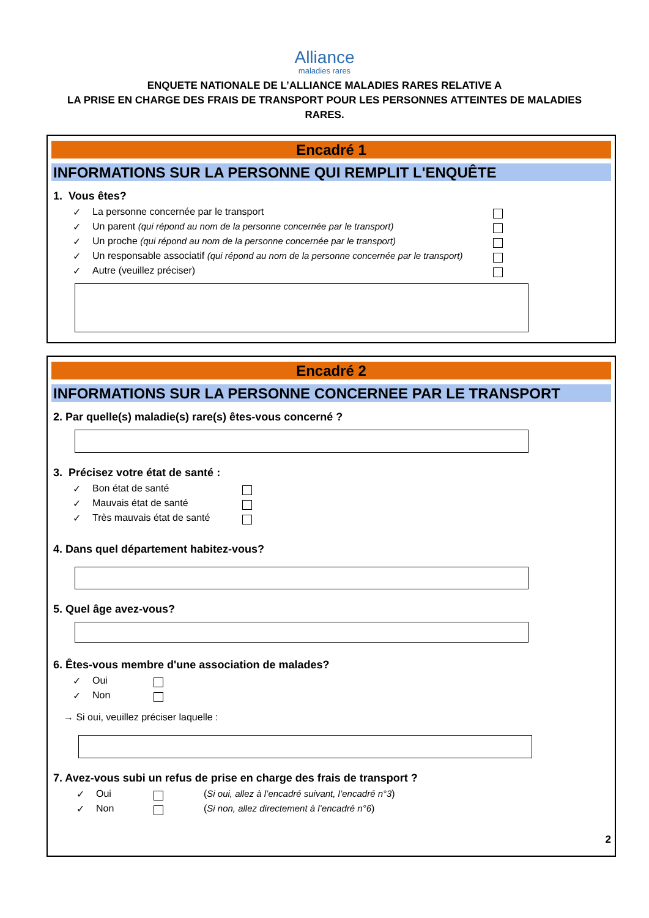Alliance
maladies rares
ENQUETE NATIONALE DE L’ALLIANCE MALADIES RARES RELATIVE A
LA PRISE EN CHARGE DES FRAIS DE TRANSPORT POUR LES PERSONNES ATTEINTES DE MALADIES
RARES.
Encadré 1
INFORMATIONS SUR LA PERSONNE QUI REMPLIT L'ENQUÊTE
1. Vous êtes?
✓ La personne concernée par le transport
✓ Un parent (qui répond au nom de la personne concernée par le transport)
✓ Un proche (qui répond au nom de la personne concernée par le transport)
✓ Un responsable associatif (qui répond au nom de la personne concernée par le transport)
✓ Autre (veuillez préciser)
Encadré 2
INFORMATIONS SUR LA PERSONNE CONCERNEE PAR LE TRANSPORT
2. Par quelle(s) maladie(s) rare(s) êtes-vous concerné ?
3. Précisez votre état de santé :
✓ Bon état de santé
✓ Mauvais état de santé
✓ Très mauvais état de santé
4. Dans quel département habitez-vous?
5. Quel âge avez-vous?
6. Êtes-vous membre d'une association de malades?
✓ Oui
✓ Non
→ Si oui, veuillez préciser laquelle :
7. Avez-vous subi un refus de prise en charge des frais de transport ?
✓ Oui (Si oui, allez à l’encadré suivant, l’encadré n°3)
✓ Non (Si non, allez directement à l’encadré n°6)
2